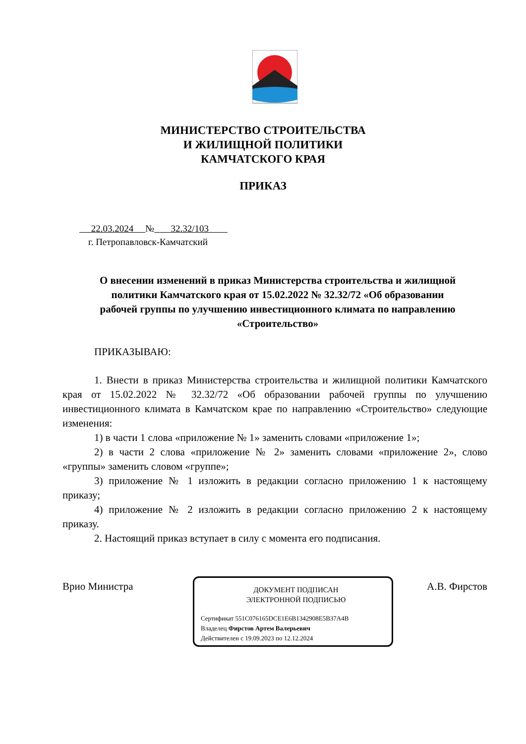МИНИСТЕРСТВО СТРОИТЕЛЬСТВА
И ЖИЛИЩНОЙ ПОЛИТИКИ
КАМЧАТСКОГО КРАЯ
ПРИКАЗ
22.03.2024 № 32.32/103
г. Петропавловск-Камчатский
О внесении изменений в приказ Министерства строительства и жилищной политики Камчатского края от 15.02.2022 № 32.32/72 «Об образовании рабочей группы по улучшению инвестиционного климата по направлению «Строительство»
ПРИКАЗЫВАЮ:
1. Внести в приказ Министерства строительства и жилищной политики Камчатского края от 15.02.2022 № 32.32/72 «Об образовании рабочей группы по улучшению инвестиционного климата в Камчатском крае по направлению «Строительство» следующие изменения:
1) в части 1 слова «приложение № 1» заменить словами «приложение 1»;
2) в части 2 слова «приложение № 2» заменить словами «приложение 2», слово «группы» заменить словом «группе»;
3) приложение № 1 изложить в редакции согласно приложению 1 к настоящему приказу;
4) приложение № 2 изложить в редакции согласно приложению 2 к настоящему приказу.
2. Настоящий приказ вступает в силу с момента его подписания.
Врио Министра
ДОКУМЕНТ ПОДПИСАН
ЭЛЕКТРОННОЙ ПОДПИСЬЮ
Сертификат 551C076165DCE1E6B1342908E5B37A4B
Владелец Фирстов Артем Валерьевич
Действителен с 19.09.2023 по 12.12.2024
А.В. Фирстов